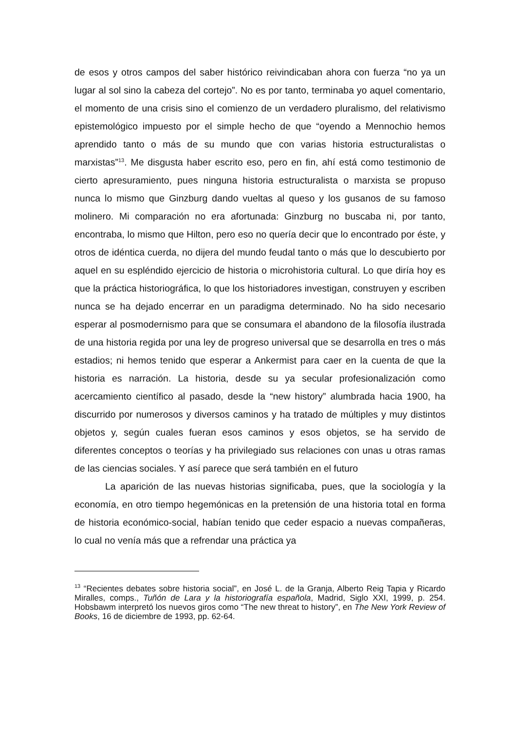de esos y otros campos del saber histórico reivindicaban ahora con fuerza “no ya un lugar al sol sino la cabeza del cortejo”. No es por tanto, terminaba yo aquel comentario, el momento de una crisis sino el comienzo de un verdadero pluralismo, del relativismo epistemológico impuesto por el simple hecho de que “oyendo a Mennochio hemos aprendido tanto o más de su mundo que con varias historia estructuralistas o marxistas”<sup>13</sup>. Me disgusta haber escrito eso, pero en fin, ahí está como testimonio de cierto apresuramiento, pues ninguna historia estructuralista o marxista se propuso nunca lo mismo que Ginzburg dando vueltas al queso y los gusanos de su famoso molinero. Mi comparación no era afortunada: Ginzburg no buscaba ni, por tanto, encontraba, lo mismo que Hilton, pero eso no quería decir que lo encontrado por éste, y otros de idéntica cuerda, no dijera del mundo feudal tanto o más que lo descubierto por aquel en su espléndido ejercicio de historia o microhistoria cultural. Lo que diría hoy es que la práctica historiográfica, lo que los historiadores investigan, construyen y escriben nunca se ha dejado encerrar en un paradigma determinado. No ha sido necesario esperar al posmodernismo para que se consumara el abandono de la filosofía ilustrada de una historia regida por una ley de progreso universal que se desarrolla en tres o más estadios; ni hemos tenido que esperar a Ankermist para caer en la cuenta de que la historia es narración. La historia, desde su ya secular profesionalización como acercamiento científico al pasado, desde la “new history” alumbrada hacia 1900, ha discurrido por numerosos y diversos caminos y ha tratado de múltiples y muy distintos objetos y, según cuales fueran esos caminos y esos objetos, se ha servido de diferentes conceptos o teorías y ha privilegiado sus relaciones con unas u otras ramas de las ciencias sociales. Y así parece que será también en el futuro
La aparición de las nuevas historias significaba, pues, que la sociología y la economía, en otro tiempo hegemónicas en la pretensión de una historia total en forma de historia económico-social, habían tenido que ceder espacio a nuevas compañeras, lo cual no venía más que a refrendar una práctica ya
<sup>13</sup> “Recientes debates sobre historia social”, en José L. de la Granja, Alberto Reig Tapia y Ricardo Miralles, comps., Tuñón de Lara y la historiografía española, Madrid, Siglo XXI, 1999, p. 254. Hobsbawm interpretó los nuevos giros como “The new threat to history”, en The New York Review of Books, 16 de diciembre de 1993, pp. 62-64.